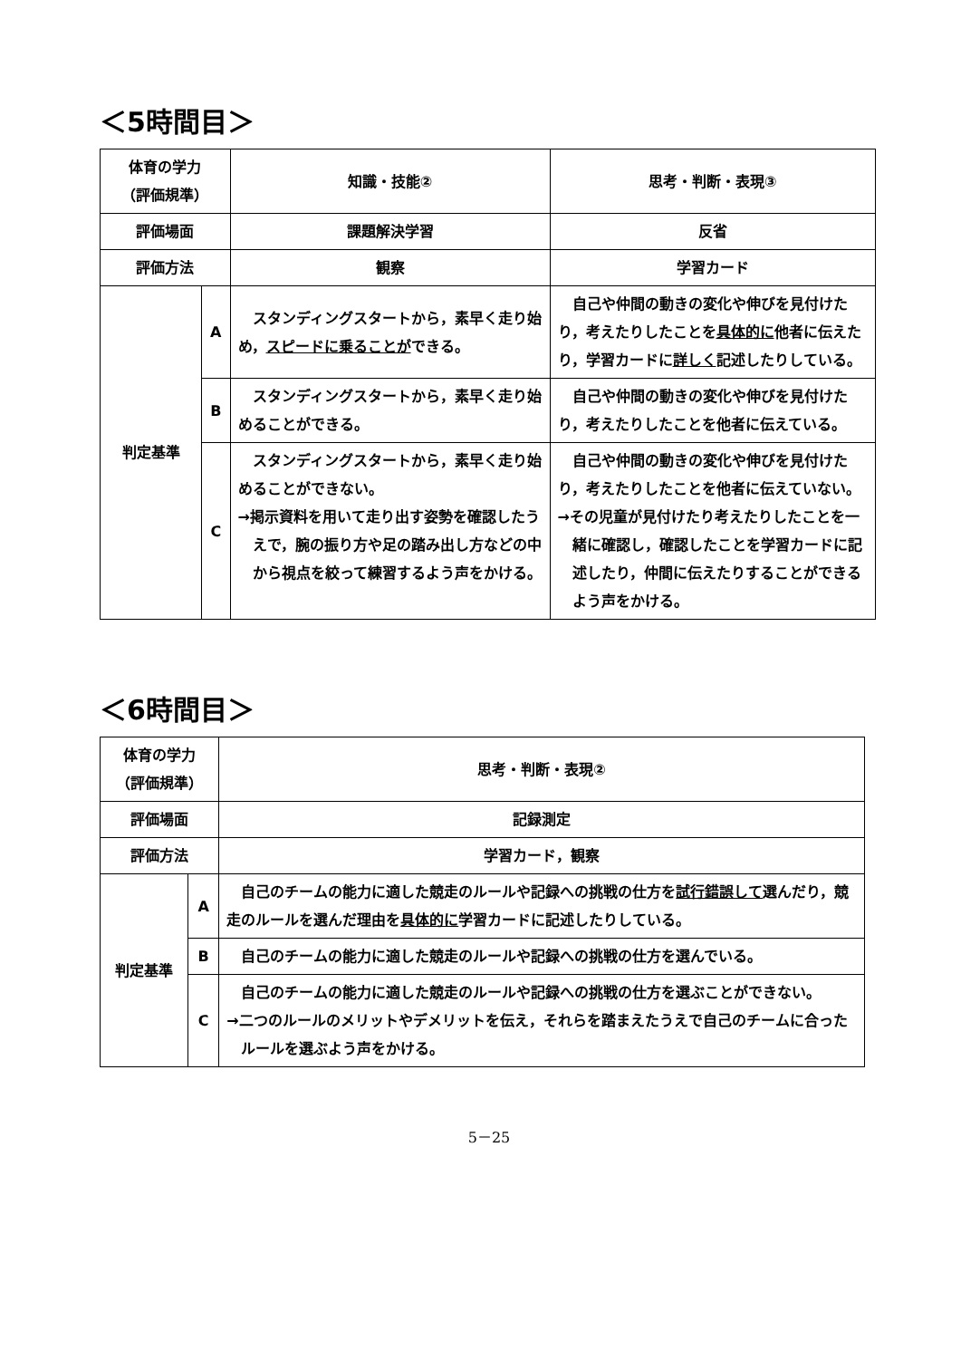＜5時間目＞
| 体育の学力 （評価規準） | | 知識・技能② | 思考・判断・表現③ |
| 評価場面 | | 課題解決学習 | 反省 |
| 評価方法 | | 観察 | 学習カード |
| 判定基準 | A | スタンディングスタートから，素早く走り始め， スピードに乗ることが できる。 | 自己や仲間の動きの変化や伸びを見付けたり，考えたりしたことを 具体的に 他者に伝えたり，学習カードに 詳しく 記述したりしている。 |
| | B | スタンディングスタートから，素早く走り始めることができる。 | 自己や仲間の動きの変化や伸びを見付けたり，考えたりしたことを他者に伝えている。 |
| | C | スタンディングスタートから，素早く走り始めることができない。 →掲示資料を用いて走り出す姿勢を確認したうえで，腕の振り方や足の踏み出し方などの中から視点を絞って練習するよう声をかける。 | 自己や仲間の動きの変化や伸びを見付けたり，考えたりしたことを他者に伝えていない。 →その児童が見付けたり考えたりしたことを一緒に確認し，確認したことを学習カードに記述したり，仲間に伝えたりすることができるよう声をかける。 |
＜6時間目＞
| 体育の学力 （評価規準） | | 思考・判断・表現② |
| 評価場面 | | 記録測定 |
| 評価方法 | | 学習カード，観察 |
| 判定基準 | A | 自己のチームの能力に適した競走のルールや記録への挑戦の仕方を 試行錯誤して 選んだり，競走のルールを選んだ理由を 具体的に 学習カードに記述したりしている。 |
| | B | 自己のチームの能力に適した競走のルールや記録への挑戦の仕方を選んでいる。 |
| | C | 自己のチームの能力に適した競走のルールや記録への挑戦の仕方を選ぶことができない。 →二つのルールのメリットやデメリットを伝え，それらを踏まえたうえで自己のチームに合ったルールを選ぶよう声をかける。 |
5－25